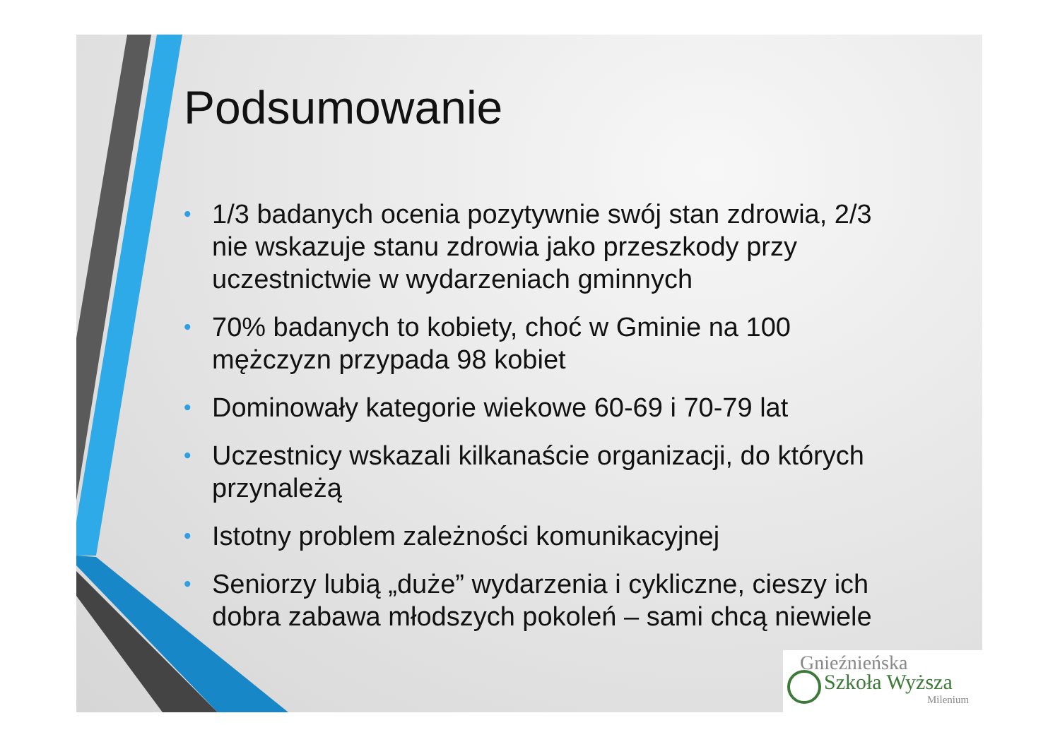Podsumowanie
• 1/3 badanych ocenia pozytywnie swój stan zdrowia, 2/3 nie wskazuje stanu zdrowia jako przeszkody przy uczestnictwie w wydarzeniach gminnych
• 70% badanych to kobiety, choć w Gminie na 100 mężczyzn przypada 98 kobiet
• Dominowały kategorie wiekowe 60-69 i 70-79 lat
• Uczestnicy wskazali kilkanaście organizacji, do których przynależą
• Istotny problem zależności komunikacyjnej
• Seniorzy lubią „duże” wydarzenia i cykliczne, cieszy ich dobra zabawa młodszych pokoleń – sami chcą niewiele
Gnieźnieńska
Szkoła Wyższa
Milenium